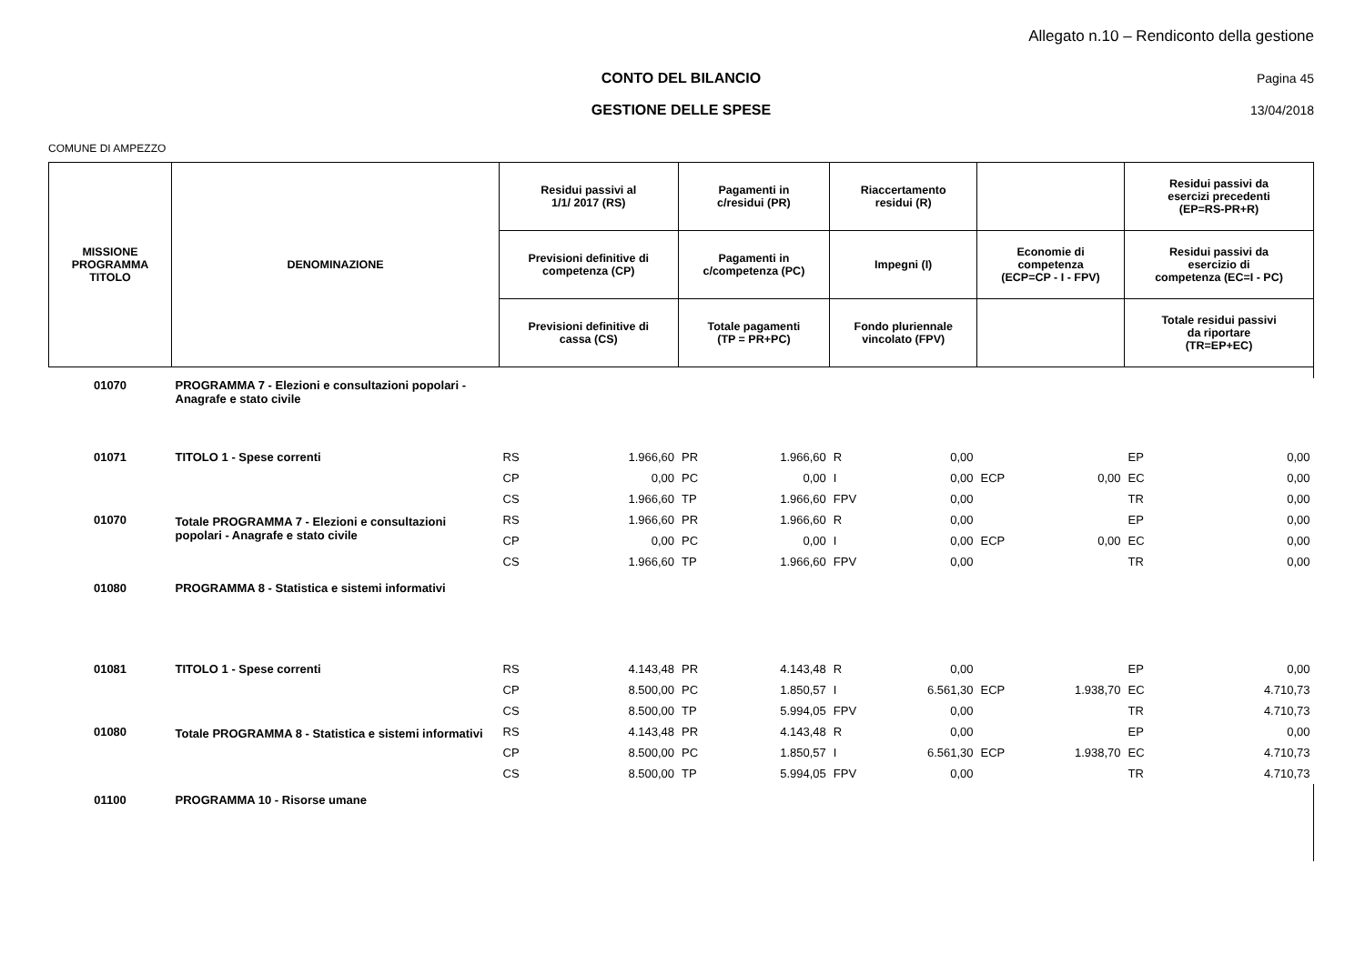Allegato n.10 – Rendiconto della gestione
CONTO DEL BILANCIO Pagina 45
GESTIONE DELLE SPESE
13/04/2018
COMUNE DI AMPEZZO
| MISSIONE PROGRAMMA TITOLO | DENOMINAZIONE | Residui passivi al 1/1/ 2017 (RS) | | Pagamenti in c/residui (PR) | | Riaccertamento residui (R) | | | | Residui passivi da esercizi precedenti (EP=RS-PR+R) | |
| --- | --- | --- | --- | --- | --- | --- | --- | --- | --- | --- | --- |
| | | Previsioni definitive di competenza (CP) | | Pagamenti in c/competenza (PC) | | Impegni (I) | | Economie di competenza (ECP=CP - I - FPV) | | Residui passivi da esercizio di competenza (EC=I - PC) | |
| | | Previsioni definitive di cassa (CS) | | Totale pagamenti (TP = PR+PC) | | Fondo pluriennale vincolato (FPV) | | | | Totale residui passivi da riportare (TR=EP+EC) | |
| 01070 | PROGRAMMA 7 - Elezioni e consultazioni popolari - Anagrafe e stato civile | | | | | | | | | | |
| 01071 | TITOLO 1 - Spese correnti | RS | 1.966,60 | PR | 1.966,60 | R | 0,00 | | | EP | 0,00 |
| | | CP | 0,00 | PC | 0,00 | I | 0,00 | ECP | 0,00 | EC | 0,00 |
| | | CS | 1.966,60 | TP | 1.966,60 | FPV | 0,00 | | | TR | 0,00 |
| 01070 | Totale PROGRAMMA 7 - Elezioni e consultazioni popolari - Anagrafe e stato civile | RS | 1.966,60 | PR | 1.966,60 | R | 0,00 | | | EP | 0,00 |
| | | CP | 0,00 | PC | 0,00 | I | 0,00 | ECP | 0,00 | EC | 0,00 |
| | | CS | 1.966,60 | TP | 1.966,60 | FPV | 0,00 | | | TR | 0,00 |
| 01080 | PROGRAMMA 8 - Statistica e sistemi informativi | | | | | | | | | | |
| 01081 | TITOLO 1 - Spese correnti | RS | 4.143,48 | PR | 4.143,48 | R | 0,00 | | | EP | 0,00 |
| | | CP | 8.500,00 | PC | 1.850,57 | I | 6.561,30 | ECP | 1.938,70 | EC | 4.710,73 |
| | | CS | 8.500,00 | TP | 5.994,05 | FPV | 0,00 | | | TR | 4.710,73 |
| 01080 | Totale PROGRAMMA 8 - Statistica e sistemi informativi | RS | 4.143,48 | PR | 4.143,48 | R | 0,00 | | | EP | 0,00 |
| | | CP | 8.500,00 | PC | 1.850,57 | I | 6.561,30 | ECP | 1.938,70 | EC | 4.710,73 |
| | | CS | 8.500,00 | TP | 5.994,05 | FPV | 0,00 | | | TR | 4.710,73 |
| 01100 | PROGRAMMA 10 - Risorse umane | | | | | | | | | | |